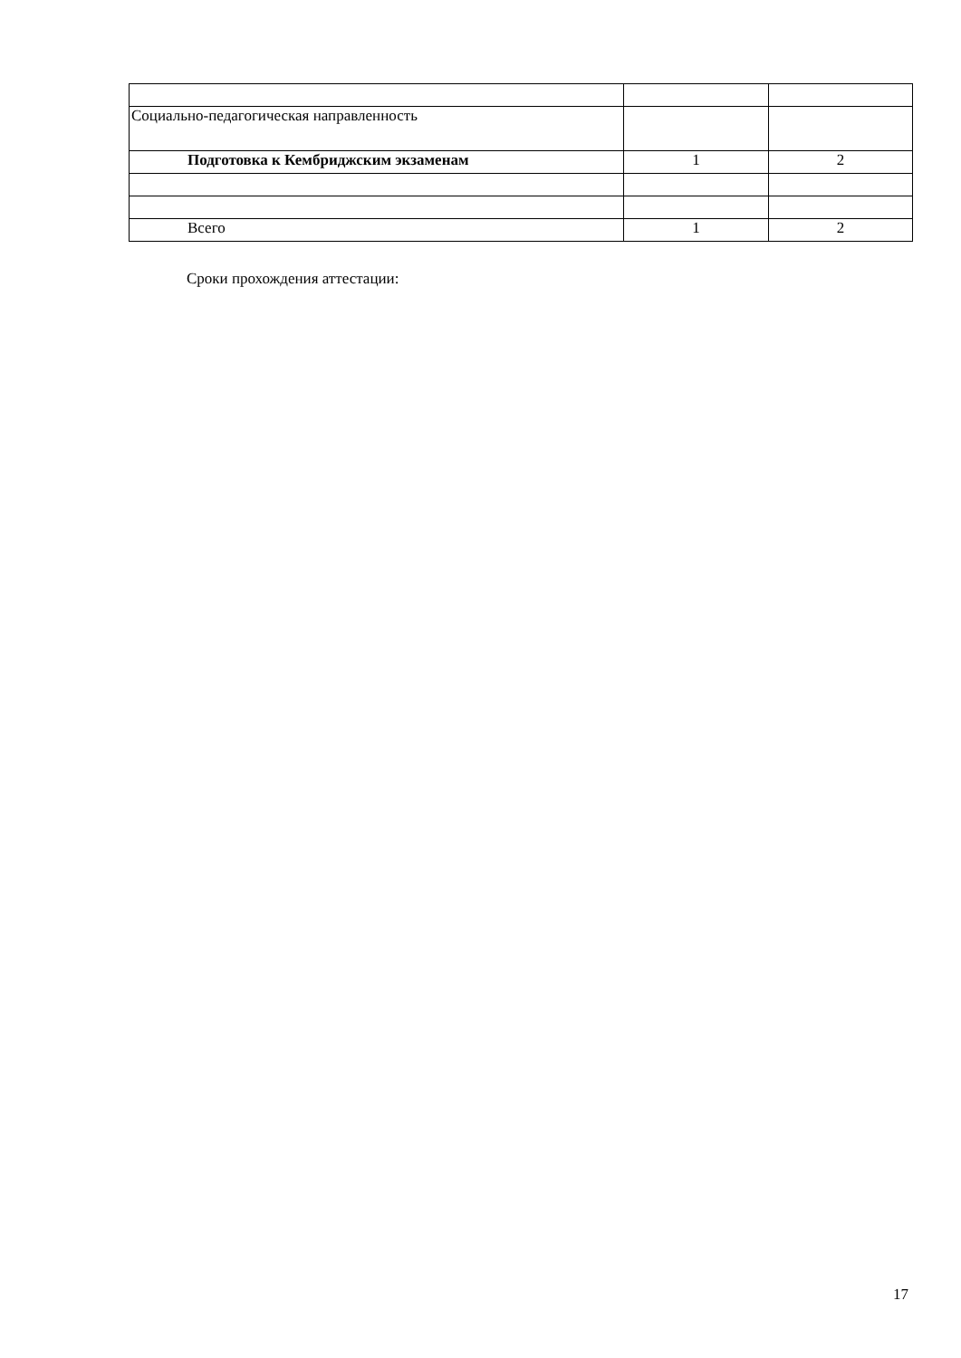| Социально-педагогическая направленность | | |
| Подготовка к Кембриджским экзаменам | 1 | 2 |
| Всего | 1 | 2 |
Сроки прохождения аттестации:
17